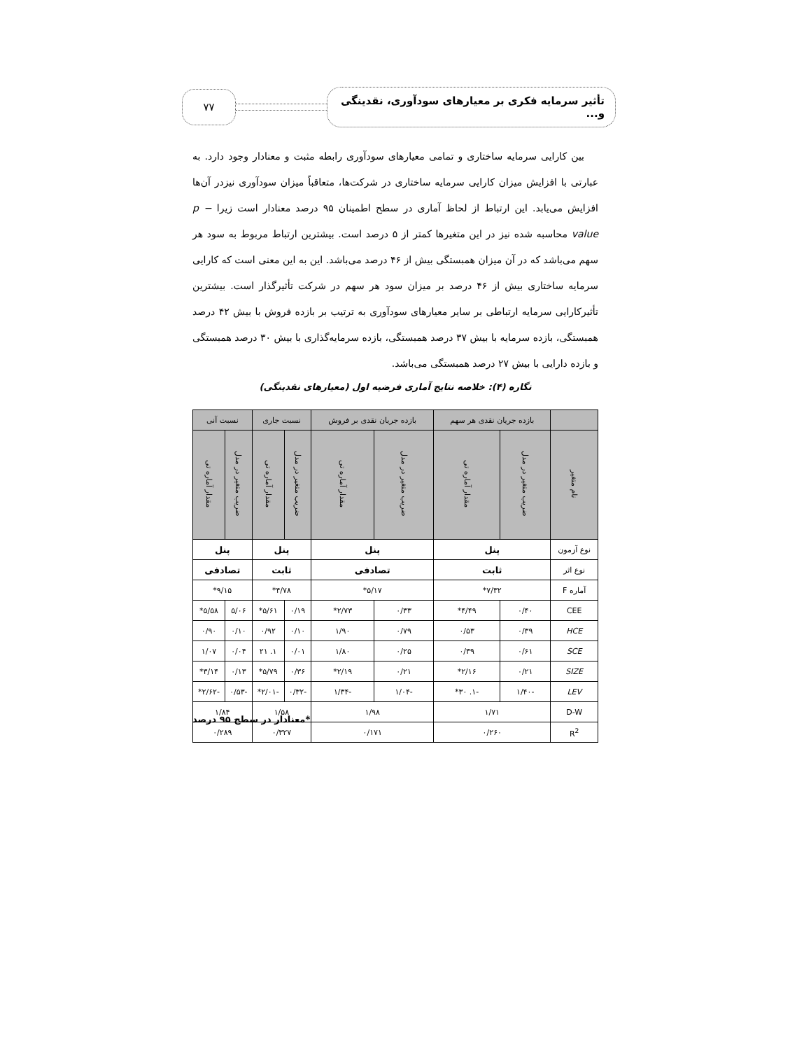تأثیر سرمایه فکری بر معیارهای سودآوری، نقدینگی و...
۷۷
بین کارایی سرمایه ساختاری و تمامی معیارهای سودآوری رابطه مثبت و معنادار وجود دارد. به عبارتی با افزایش میزان کارایی سرمایه ساختاری در شرکت‌ها، متعاقباً میزان سودآوری نیزدر آن‌ها افزایش می‌یابد. این ارتباط از لحاظ آماری در سطح اطمینان ۹۵ درصد معنادار است زیرا p − value محاسبه شده نیز در این متغیرها کمتر از ۵ درصد است. بیشترین ارتباط مربوط به سود هر سهم می‌باشد که در آن میزان همبستگی بیش از ۴۶ درصد می‌باشد. این به این معنی است که کارایی سرمایه ساختاری بیش از ۴۶ درصد بر میزان سود هر سهم در شرکت تأثیرگذار است. بیشترین تأثیرکارایی سرمایه ارتباطی بر سایر معیارهای سودآوری به ترتیب بر بازده فروش با بیش ۴۲ درصد همبستگی، بازده سرمایه با بیش ۳۷ درصد همبستگی، بازده سرمایه‌گذاری با بیش ۳۰ درصد همبستگی و بازده دارایی با بیش ۲۷ درصد همبستگی می‌باشد.
نگاره (۴): خلاصه نتایج آماری فرضیه اول (معیارهای نقدینگی)
| | بازده جریان نقدی هر سهم | | بازده جریان نقدی بر فروش | | نسبت جاری | | نسبت آنی | |
| --- | --- | --- | --- | --- | --- | --- | --- | --- |
| نام متغیر | ضریب متغیر در مدل | مقدار آماره تی | ضریب متغیر در مدل | مقدار آماره تی | ضریب متغیر در مدل | مقدار آماره تی | ضریب متغیر در مدل | مقدار آماره تی |
| نوع آزمون | پنل | | پنل | | پنل | | پنل | |
| نوع اثر | ثابت | | تصادفی | | ثابت | | تصادفی | |
| آماره F | ۷/۳۲* | | ۵/۱۷* | | ۴/۷۸* | | ۹/۱۵* | |
| CEE | ۰/۴۰ | ۴/۴۹* | ۰/۳۳ | ۲/۷۳* | ۰/۱۹ | ۵/۶۱* | ۵/۰۶ | ۵/۵۸* |
| HCE | ۰/۳۹ | ۰/۵۳ | ۰/۷۹ | ۱/۹۰ | ۰/۱۰ | ۰/۹۲ | ۰/۱۰ | ۰/۹۰ |
| SCE | ۰/۶۱ | ۰/۳۹ | ۰/۲۵ | ۱/۸۰ | ۰/۰۱ | ۱. ۲۱ | ۰/۰۴ | ۱/۰۷ |
| SIZE | ۰/۲۱ | ۲/۱۶* | ۰/۲۱ | ۲/۱۹* | ۰/۳۶ | ۵/۷۹* | ۰/۱۳ | ۳/۱۴* |
| LEV | -۱/۴۰ | -۱. ۳۰* | -۱/۰۴ | -۱/۳۴ | -۰/۳۲ | -۲/۰۱* | -۰/۵۳ | -۲/۶۲* |
| D-W | ۱/۷۱ | | ۱/۹۸ | | ۱/۵۸ | | ۱/۸۴ | |
| R<sup>2</sup> | ۰/۲۶۰ | | ۰/۱۷۱ | | ۰/۳۲۷ | | ۰/۲۸۹ | |
*معنادار در سطح ۹۵ درصد